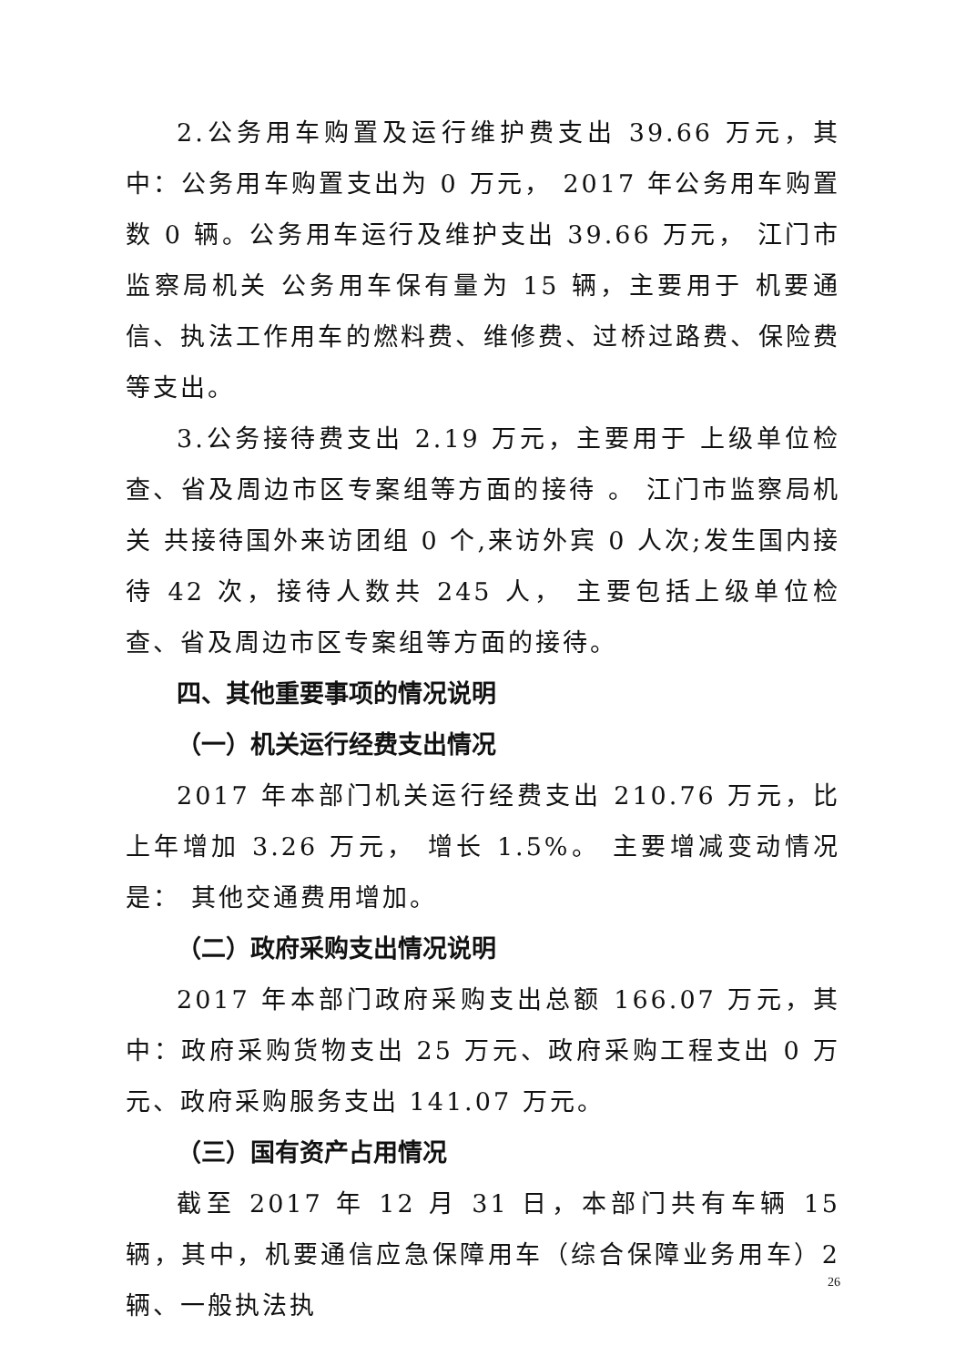2.公务用车购置及运行维护费支出 39.66 万元，其中：公务用车购置支出为 0 万元， 2017 年公务用车购置数 0 辆。公务用车运行及维护支出 39.66 万元， 江门市监察局机关 公务用车保有量为 15 辆，主要用于 机要通信、执法工作用车的燃料费、维修费、过桥过路费、保险费等支出。
3.公务接待费支出 2.19 万元，主要用于 上级单位检查、省及周边市区专案组等方面的接待 。 江门市监察局机关 共接待国外来访团组 0 个,来访外宾 0 人次;发生国内接待 42 次，接待人数共 245 人， 主要包括上级单位检查、省及周边市区专案组等方面的接待。
四、其他重要事项的情况说明
（一）机关运行经费支出情况
2017 年本部门机关运行经费支出 210.76 万元，比上年增加 3.26 万元， 增长 1.5%。 主要增减变动情况是： 其他交通费用增加。
（二）政府采购支出情况说明
2017 年本部门政府采购支出总额 166.07 万元，其中：政府采购货物支出 25 万元、政府采购工程支出 0 万元、政府采购服务支出 141.07 万元。
（三）国有资产占用情况
截至 2017 年 12 月 31 日，本部门共有车辆 15 辆，其中，机要通信应急保障用车（综合保障业务用车）2 辆、一般执法执
26